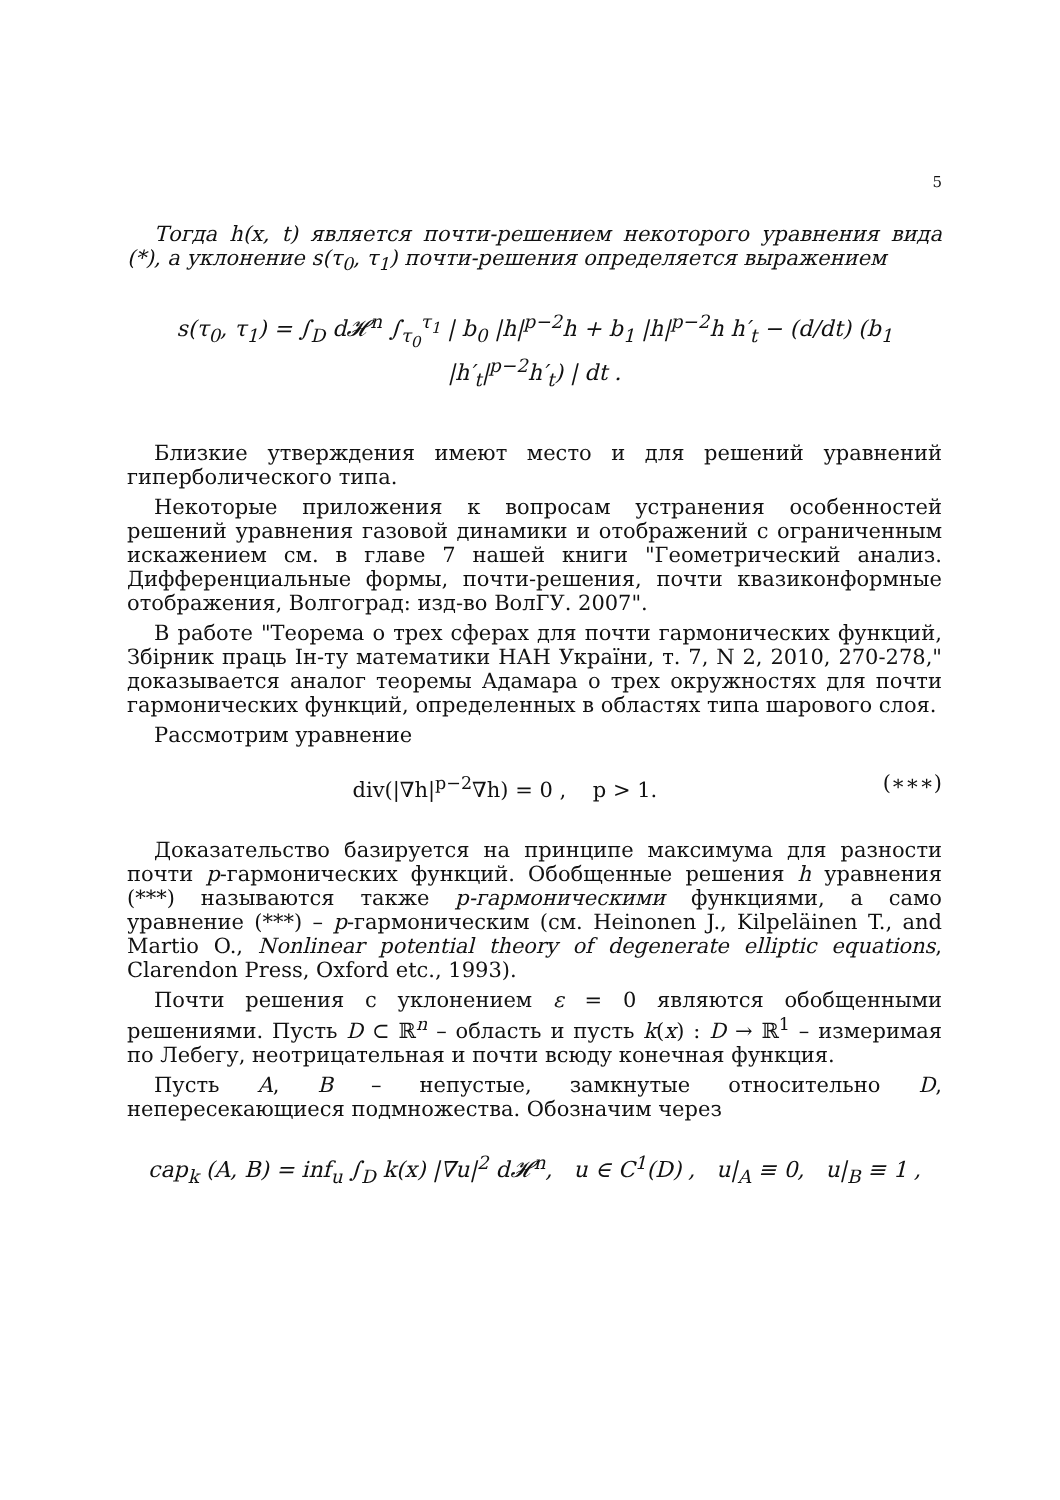5
Тогда h(x, t) является почти-решением некоторого уравнения вида (*), а уклонение s(τ<sub>0</sub>, τ<sub>1</sub>) почти-решения определяется выражением
s(τ<sub>0</sub>, τ<sub>1</sub>) = ∫<sub>D</sub> d𝓗<sup>n</sup> ∫<sub>τ<sub>0</sub></sub><sup>τ<sub>1</sub></sup> | b<sub>0</sub> |h|<sup>p−2</sup>h + b<sub>1</sub> |h|<sup>p−2</sup>h h′<sub>t</sub> − (d/dt) (b<sub>1</sub> |h′<sub>t</sub>|<sup>p−2</sup>h′<sub>t</sub>) | dt .
Близкие утверждения имеют место и для решений уравнений гиперболического типа.
Некоторые приложения к вопросам устранения особенностей решений уравнения газовой динамики и отображений с ограниченным искажением см. в главе 7 нашей книги "Геометрический анализ. Дифференциальные формы, почти-решения, почти квазиконформные отображения, Волгоград: изд-во ВолГУ. 2007".
В работе "Теорема о трех сферах для почти гармонических функций, Збiрник праць Iн-ту математики НАН України, т. 7, N 2, 2010, 270-278," доказывается аналог теоремы Адамара о трех окружностях для почти гармонических функций, определенных в областях типа шарового слоя.
Рассмотрим уравнение
div(|∇h|<sup>p−2</sup>∇h) = 0 , p > 1. (∗∗∗)
Доказательство базируется на принципе максимума для разности почти p-гармонических функций. Обобщенные решения h уравнения (***) называются также p-гармоническими функциями, а само уравнение (***) – p-гармоническим (см. Heinonen J., Kilpeläinen T., and Martio O., Nonlinear potential theory of degenerate elliptic equations, Clarendon Press, Oxford etc., 1993).
Почти решения с уклонением ε = 0 являются обобщенными решениями. Пусть D ⊂ ℝ<sup>n</sup> – область и пусть k(x) : D → ℝ<sup>1</sup> – измеримая по Лебегу, неотрицательная и почти всюду конечная функция.
Пусть A, B – непустые, замкнутые относительно D, непересекающиеся подмножества. Обозначим через
cap<sub>k</sub> (A, B) = inf<sub>u</sub> ∫<sub>D</sub> k(x) |∇u|<sup>2</sup> d𝓗<sup>n</sup>, u ∈ C<sup>1</sup>(D) , u|<sub>A</sub> ≡ 0, u|<sub>B</sub> ≡ 1 ,